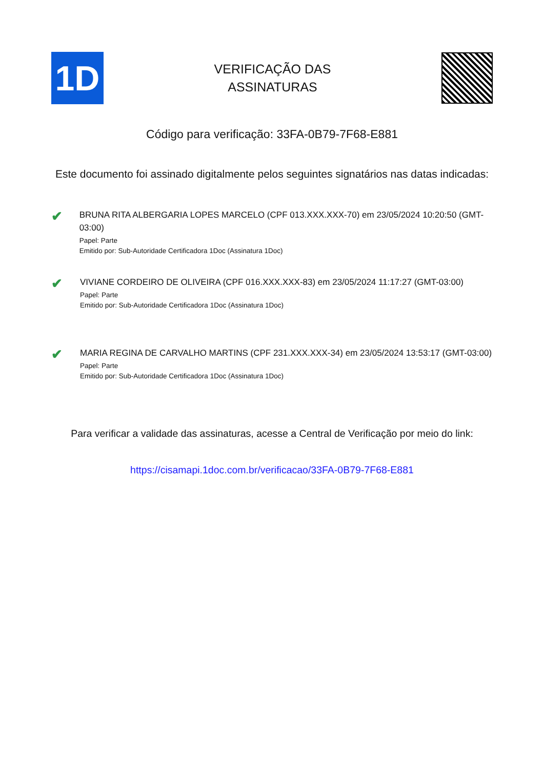1D
VERIFICAÇÃO DAS
ASSINATURAS
Código para verificação: 33FA-0B79-7F68-E881
Este documento foi assinado digitalmente pelos seguintes signatários nas datas indicadas:
✔
BRUNA RITA ALBERGARIA LOPES MARCELO (CPF 013.XXX.XXX-70) em 23/05/2024 10:20:50 (GMT-03:00)
Papel: Parte
Emitido por: Sub-Autoridade Certificadora 1Doc (Assinatura 1Doc)
✔
VIVIANE CORDEIRO DE OLIVEIRA (CPF 016.XXX.XXX-83) em 23/05/2024 11:17:27 (GMT-03:00)
Papel: Parte
Emitido por: Sub-Autoridade Certificadora 1Doc (Assinatura 1Doc)
✔
MARIA REGINA DE CARVALHO MARTINS (CPF 231.XXX.XXX-34) em 23/05/2024 13:53:17 (GMT-03:00)
Papel: Parte
Emitido por: Sub-Autoridade Certificadora 1Doc (Assinatura 1Doc)
Para verificar a validade das assinaturas, acesse a Central de Verificação por meio do link:
https://cisamapi.1doc.com.br/verificacao/33FA-0B79-7F68-E881